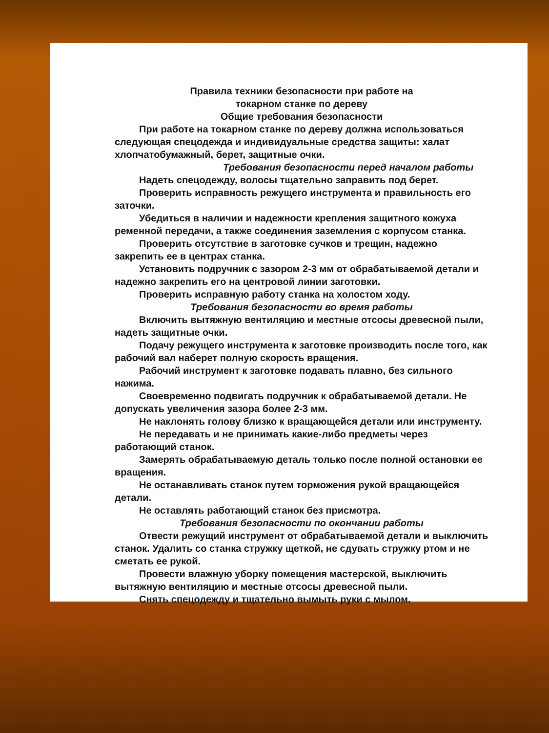Правила техники безопасности при работе на
токарном станке по дереву
Общие требования безопасности
При работе на токарном станке по дереву должна использоваться следующая спецодежда и индивидуальные средства защиты: халат хлопчатобумажный, берет, защитные очки.
Требования безопасности перед началом работы
Надеть спецодежду, волосы тщательно заправить под берет.
Проверить исправность режущего инструмента и правильность его заточки.
Убедиться в наличии и надежности крепления защитного кожуха ременной передачи, а также соединения заземления с корпусом станка.
Проверить отсутствие в заготовке сучков и трещин, надежно закрепить ее в центрах станка.
Установить подручник с зазором 2-3 мм от обрабатываемой детали и надежно закрепить его на центровой линии заготовки.
Проверить исправную работу станка на холостом ходу.
Требования безопасности во время работы
Включить вытяжную вентиляцию и местные отсосы древесной пыли, надеть защитные очки.
Подачу режущего инструмента к заготовке производить после того, как рабочий вал наберет полную скорость вращения.
Рабочий инструмент к заготовке подавать плавно, без сильного нажима.
Своевременно подвигать подручник к обрабатываемой детали. Не допускать увеличения зазора более 2-3 мм.
Не наклонять голову близко к вращающейся детали или инструменту.
Не передавать и не принимать какие-либо предметы через работающий станок.
Замерять обрабатываемую деталь только после полной остановки ее вращения.
Не останавливать станок путем торможения рукой вращающейся детали.
Не оставлять работающий станок без присмотра.
Требования безопасности по окончании работы
Отвести режущий инструмент от обрабатываемой детали и выключить станок. Удалить со станка стружку щеткой, не сдувать стружку ртом и не сметать ее рукой.
Провести влажную уборку помещения мастерской, выключить вытяжную вентиляцию и местные отсосы древесной пыли.
Снять спецодежду и тщательно вымыть руки с мылом.